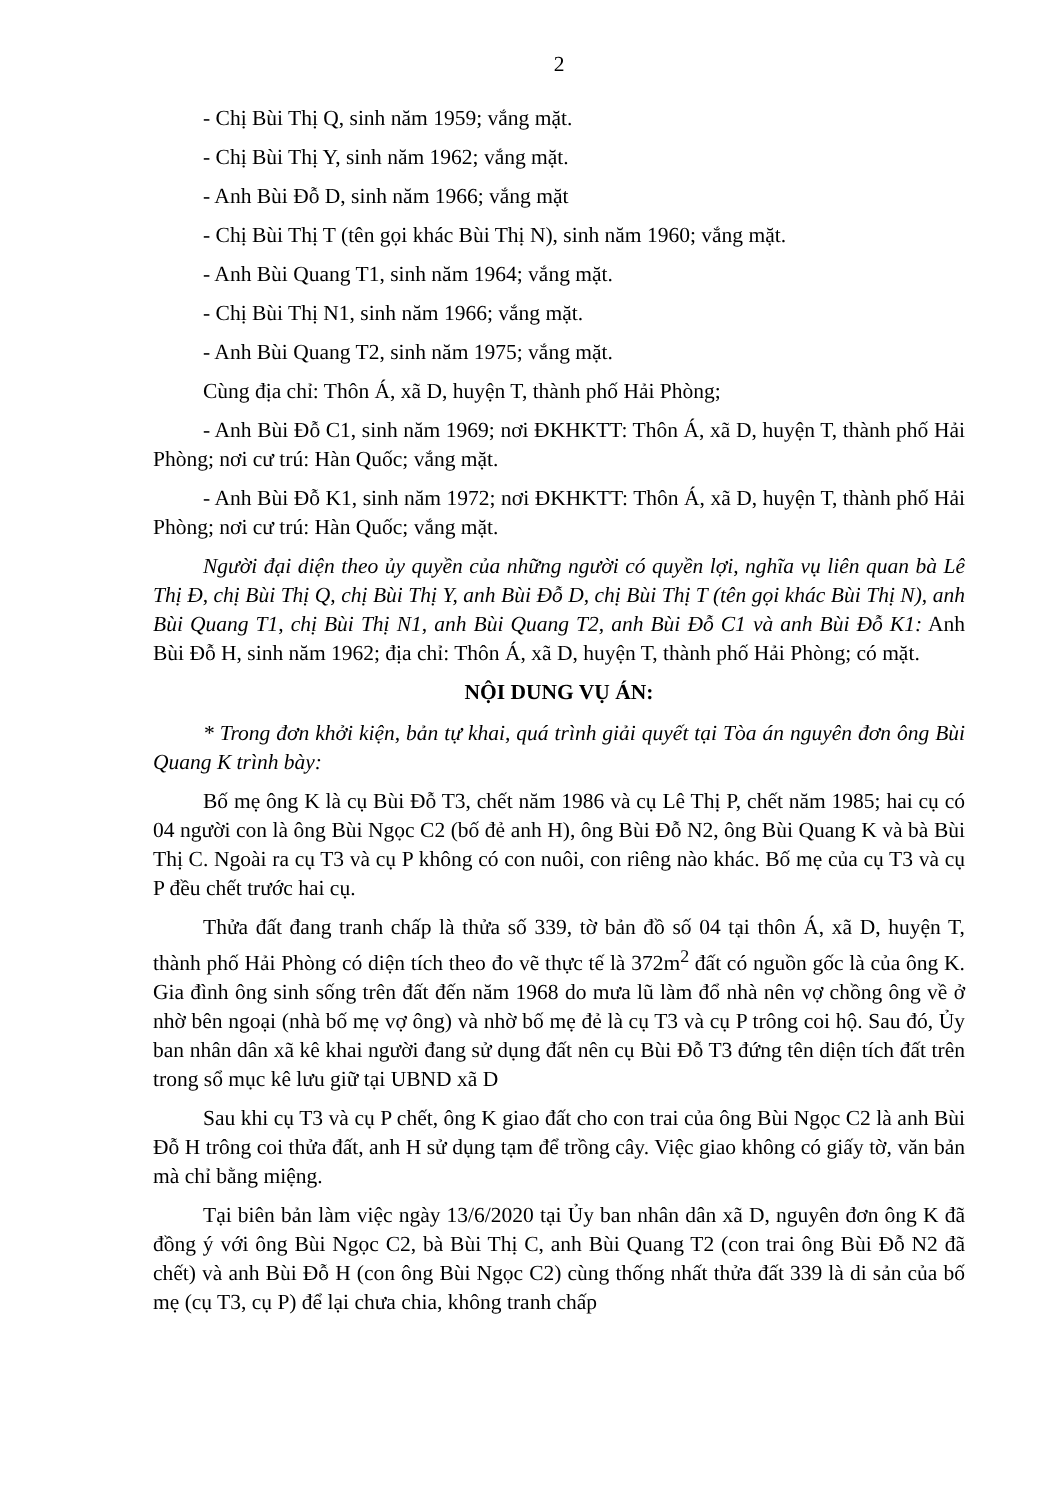2
- Chị Bùi Thị Q, sinh năm 1959; vắng mặt.
- Chị Bùi Thị Y, sinh năm 1962; vắng mặt.
- Anh Bùi Đỗ D, sinh năm 1966; vắng mặt
- Chị Bùi Thị T (tên gọi khác Bùi Thị N), sinh năm 1960; vắng mặt.
- Anh Bùi Quang T1, sinh năm 1964; vắng mặt.
- Chị Bùi Thị N1, sinh năm 1966; vắng mặt.
- Anh Bùi Quang T2, sinh năm 1975; vắng mặt.
Cùng địa chỉ: Thôn Á, xã D, huyện T, thành phố Hải Phòng;
- Anh Bùi Đỗ C1, sinh năm 1969; nơi ĐKHKTT: Thôn Á, xã D, huyện T, thành phố Hải Phòng; nơi cư trú: Hàn Quốc; vắng mặt.
- Anh Bùi Đỗ K1, sinh năm 1972; nơi ĐKHKTT: Thôn Á, xã D, huyện T, thành phố Hải Phòng; nơi cư trú: Hàn Quốc; vắng mặt.
Người đại diện theo ủy quyền của những người có quyền lợi, nghĩa vụ liên quan bà Lê Thị Đ, chị Bùi Thị Q, chị Bùi Thị Y, anh Bùi Đỗ D, chị Bùi Thị T (tên gọi khác Bùi Thị N), anh Bùi Quang T1, chị Bùi Thị N1, anh Bùi Quang T2, anh Bùi Đỗ C1 và anh Bùi Đỗ K1: Anh Bùi Đỗ H, sinh năm 1962; địa chỉ: Thôn Á, xã D, huyện T, thành phố Hải Phòng; có mặt.
NỘI DUNG VỤ ÁN:
* Trong đơn khởi kiện, bản tự khai, quá trình giải quyết tại Tòa án nguyên đơn ông Bùi Quang K trình bày:
Bố mẹ ông K là cụ Bùi Đỗ T3, chết năm 1986 và cụ Lê Thị P, chết năm 1985; hai cụ có 04 người con là ông Bùi Ngọc C2 (bố đẻ anh H), ông Bùi Đỗ N2, ông Bùi Quang K và bà Bùi Thị C. Ngoài ra cụ T3 và cụ P không có con nuôi, con riêng nào khác. Bố mẹ của cụ T3 và cụ P đều chết trước hai cụ.
Thửa đất đang tranh chấp là thửa số 339, tờ bản đồ số 04 tại thôn Á, xã D, huyện T, thành phố Hải Phòng có diện tích theo đo vẽ thực tế là 372m<sup>2</sup> đất có nguồn gốc là của ông K. Gia đình ông sinh sống trên đất đến năm 1968 do mưa lũ làm đổ nhà nên vợ chồng ông về ở nhờ bên ngoại (nhà bố mẹ vợ ông) và nhờ bố mẹ đẻ là cụ T3 và cụ P trông coi hộ. Sau đó, Ủy ban nhân dân xã kê khai người đang sử dụng đất nên cụ Bùi Đỗ T3 đứng tên diện tích đất trên trong sổ mục kê lưu giữ tại UBND xã D
Sau khi cụ T3 và cụ P chết, ông K giao đất cho con trai của ông Bùi Ngọc C2 là anh Bùi Đỗ H trông coi thửa đất, anh H sử dụng tạm để trồng cây. Việc giao không có giấy tờ, văn bản mà chỉ bằng miệng.
Tại biên bản làm việc ngày 13/6/2020 tại Ủy ban nhân dân xã D, nguyên đơn ông K đã đồng ý với ông Bùi Ngọc C2, bà Bùi Thị C, anh Bùi Quang T2 (con trai ông Bùi Đỗ N2 đã chết) và anh Bùi Đỗ H (con ông Bùi Ngọc C2) cùng thống nhất thửa đất 339 là di sản của bố mẹ (cụ T3, cụ P) để lại chưa chia, không tranh chấp